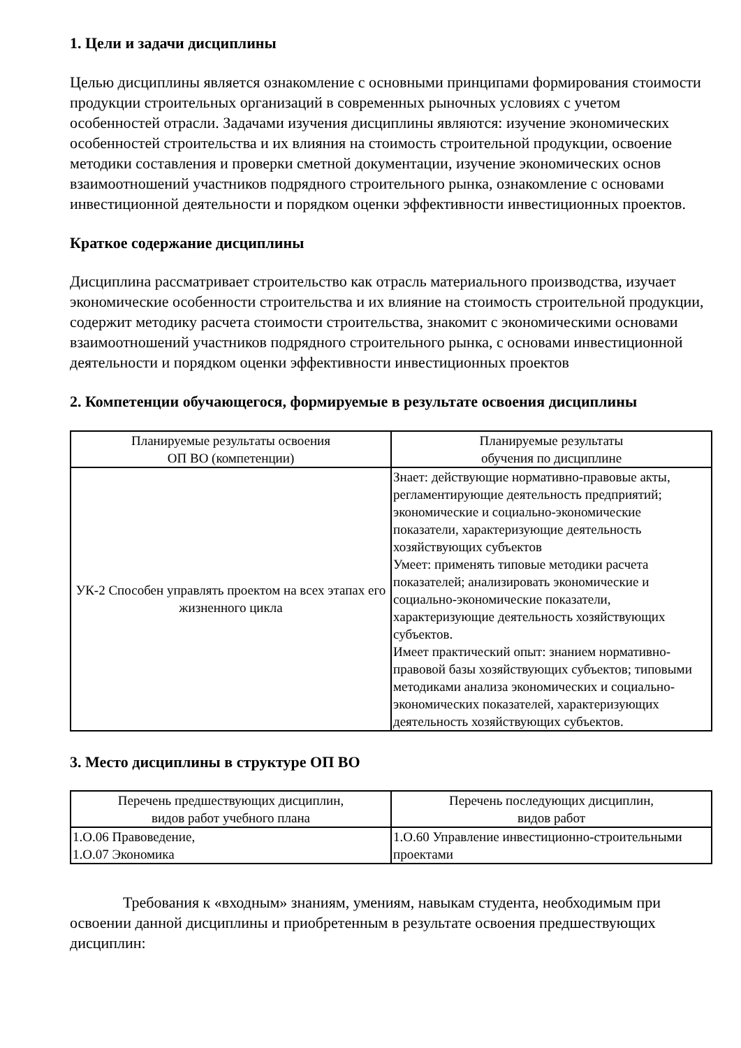1. Цели и задачи дисциплины
Целью дисциплины является ознакомление с основными принципами формирования стоимости продукции строительных организаций в современных рыночных условиях с учетом особенностей отрасли. Задачами изучения дисциплины являются: изучение экономических особенностей строительства и их влияния на стоимость строительной продукции, освоение методики составления и проверки сметной документации, изучение экономических основ взаимоотношений участников подрядного строительного рынка, ознакомление с основами инвестиционной деятельности и порядком оценки эффективности инвестиционных проектов.
Краткое содержание дисциплины
Дисциплина рассматривает строительство как отрасль материального производства, изучает экономические особенности строительства и их влияние на стоимость строительной продукции, содержит методику расчета стоимости строительства, знакомит с экономическими основами взаимоотношений участников подрядного строительного рынка, с основами инвестиционной деятельности и порядком оценки эффективности инвестиционных проектов
2. Компетенции обучающегося, формируемые в результате освоения дисциплины
| Планируемые результаты освоения ОП ВО (компетенции) | Планируемые результаты обучения по дисциплине |
| --- | --- |
| УК-2 Способен управлять проектом на всех этапах его жизненного цикла | Знает: действующие нормативно-правовые акты, регламентирующие деятельность предприятий; экономические и социально-экономические показатели, характеризующие деятельность хозяйствующих субъектов Умеет: применять типовые методики расчета показателей; анализировать экономические и социально-экономические показатели, характеризующие деятельность хозяйствующих субъектов. Имеет практический опыт: знанием нормативно-правовой базы хозяйствующих субъектов; типовыми методиками анализа экономических и социально-экономических показателей, характеризующих деятельность хозяйствующих субъектов. |
3. Место дисциплины в структуре ОП ВО
| Перечень предшествующих дисциплин, видов работ учебного плана | Перечень последующих дисциплин, видов работ |
| --- | --- |
| 1.О.06 Правоведение, 1.О.07 Экономика | 1.О.60 Управление инвестиционно-строительными проектами |
Требования к «входным» знаниям, умениям, навыкам студента, необходимым при освоении данной дисциплины и приобретенным в результате освоения предшествующих дисциплин: